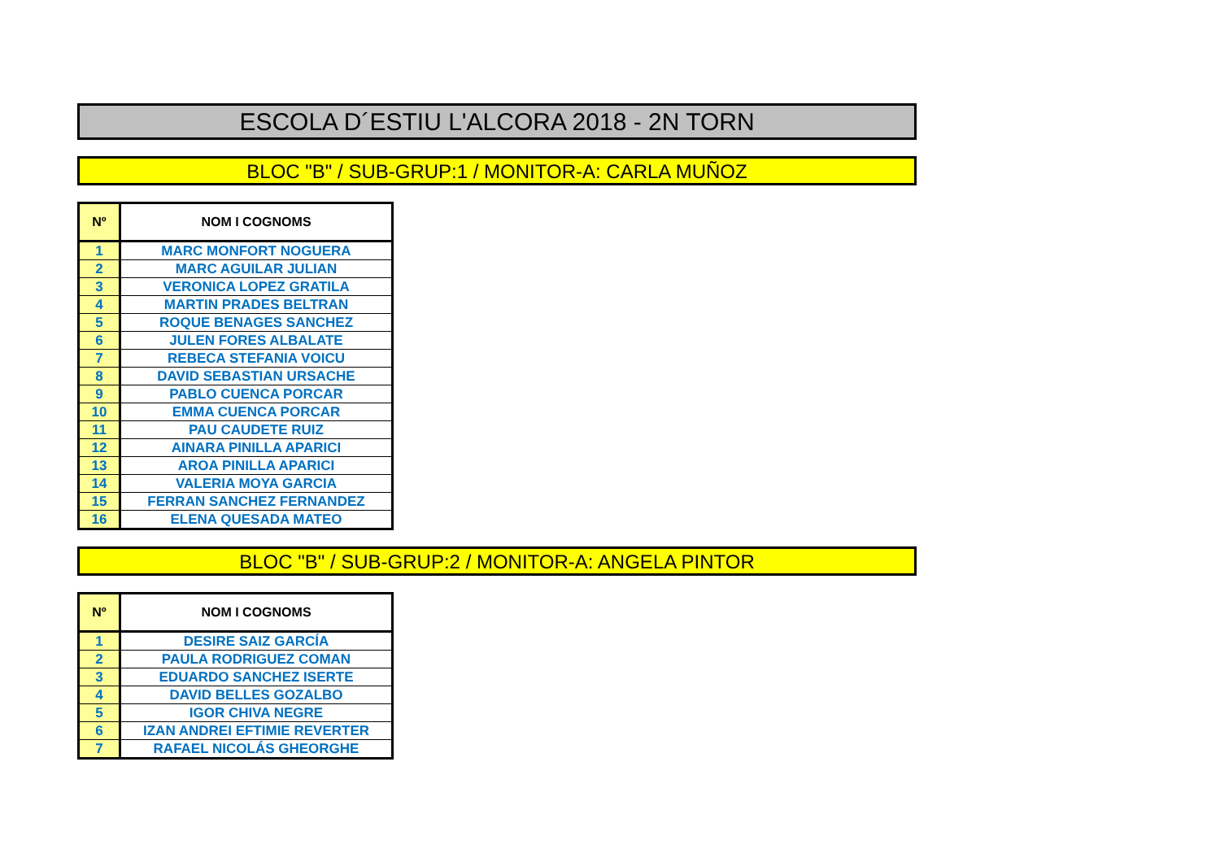ESCOLA D´ESTIU L'ALCORA 2018 - 2N TORN
BLOC "B" / SUB-GRUP:1 / MONITOR-A: CARLA MUÑOZ
| Nº | NOM I COGNOMS |
| --- | --- |
| 1 | MARC MONFORT NOGUERA |
| 2 | MARC AGUILAR JULIAN |
| 3 | VERONICA LOPEZ GRATILA |
| 4 | MARTIN PRADES BELTRAN |
| 5 | ROQUE BENAGES SANCHEZ |
| 6 | JULEN FORES ALBALATE |
| 7 | REBECA STEFANIA VOICU |
| 8 | DAVID SEBASTIAN URSACHE |
| 9 | PABLO CUENCA PORCAR |
| 10 | EMMA CUENCA PORCAR |
| 11 | PAU CAUDETE RUIZ |
| 12 | AINARA PINILLA APARICI |
| 13 | AROA PINILLA APARICI |
| 14 | VALERIA MOYA GARCIA |
| 15 | FERRAN SANCHEZ FERNANDEZ |
| 16 | ELENA QUESADA MATEO |
BLOC "B" / SUB-GRUP:2 / MONITOR-A: ANGELA PINTOR
| Nº | NOM I COGNOMS |
| --- | --- |
| 1 | DESIRE SAIZ GARCÍA |
| 2 | PAULA RODRIGUEZ COMAN |
| 3 | EDUARDO SANCHEZ ISERTE |
| 4 | DAVID BELLES GOZALBO |
| 5 | IGOR CHIVA NEGRE |
| 6 | IZAN ANDREI EFTIMIE REVERTER |
| 7 | RAFAEL NICOLÁS GHEORGHE |